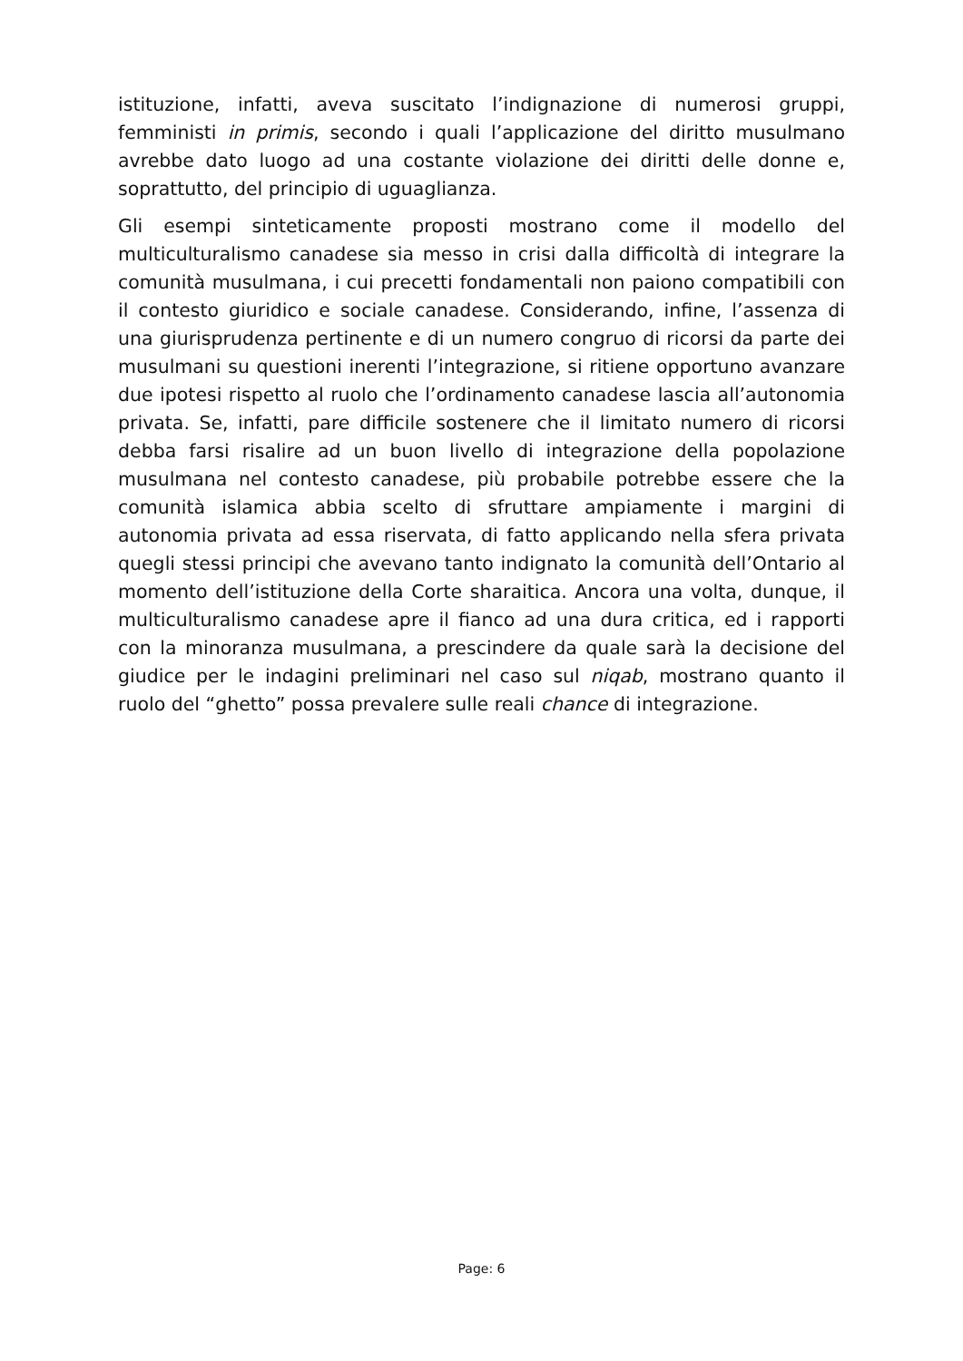istituzione, infatti, aveva suscitato l’indignazione di numerosi gruppi, femministi in primis, secondo i quali l’applicazione del diritto musulmano avrebbe dato luogo ad una costante violazione dei diritti delle donne e, soprattutto, del principio di uguaglianza.
Gli esempi sinteticamente proposti mostrano come il modello del multiculturalismo canadese sia messo in crisi dalla difficoltà di integrare la comunità musulmana, i cui precetti fondamentali non paiono compatibili con il contesto giuridico e sociale canadese. Considerando, infine, l’assenza di una giurisprudenza pertinente e di un numero congruo di ricorsi da parte dei musulmani su questioni inerenti l’integrazione, si ritiene opportuno avanzare due ipotesi rispetto al ruolo che l’ordinamento canadese lascia all’autonomia privata. Se, infatti, pare difficile sostenere che il limitato numero di ricorsi debba farsi risalire ad un buon livello di integrazione della popolazione musulmana nel contesto canadese, più probabile potrebbe essere che la comunità islamica abbia scelto di sfruttare ampiamente i margini di autonomia privata ad essa riservata, di fatto applicando nella sfera privata quegli stessi principi che avevano tanto indignato la comunità dell’Ontario al momento dell’istituzione della Corte sharaitica. Ancora una volta, dunque, il multiculturalismo canadese apre il fianco ad una dura critica, ed i rapporti con la minoranza musulmana, a prescindere da quale sarà la decisione del giudice per le indagini preliminari nel caso sul niqab, mostrano quanto il ruolo del “ghetto” possa prevalere sulle reali chance di integrazione.
Page: 6